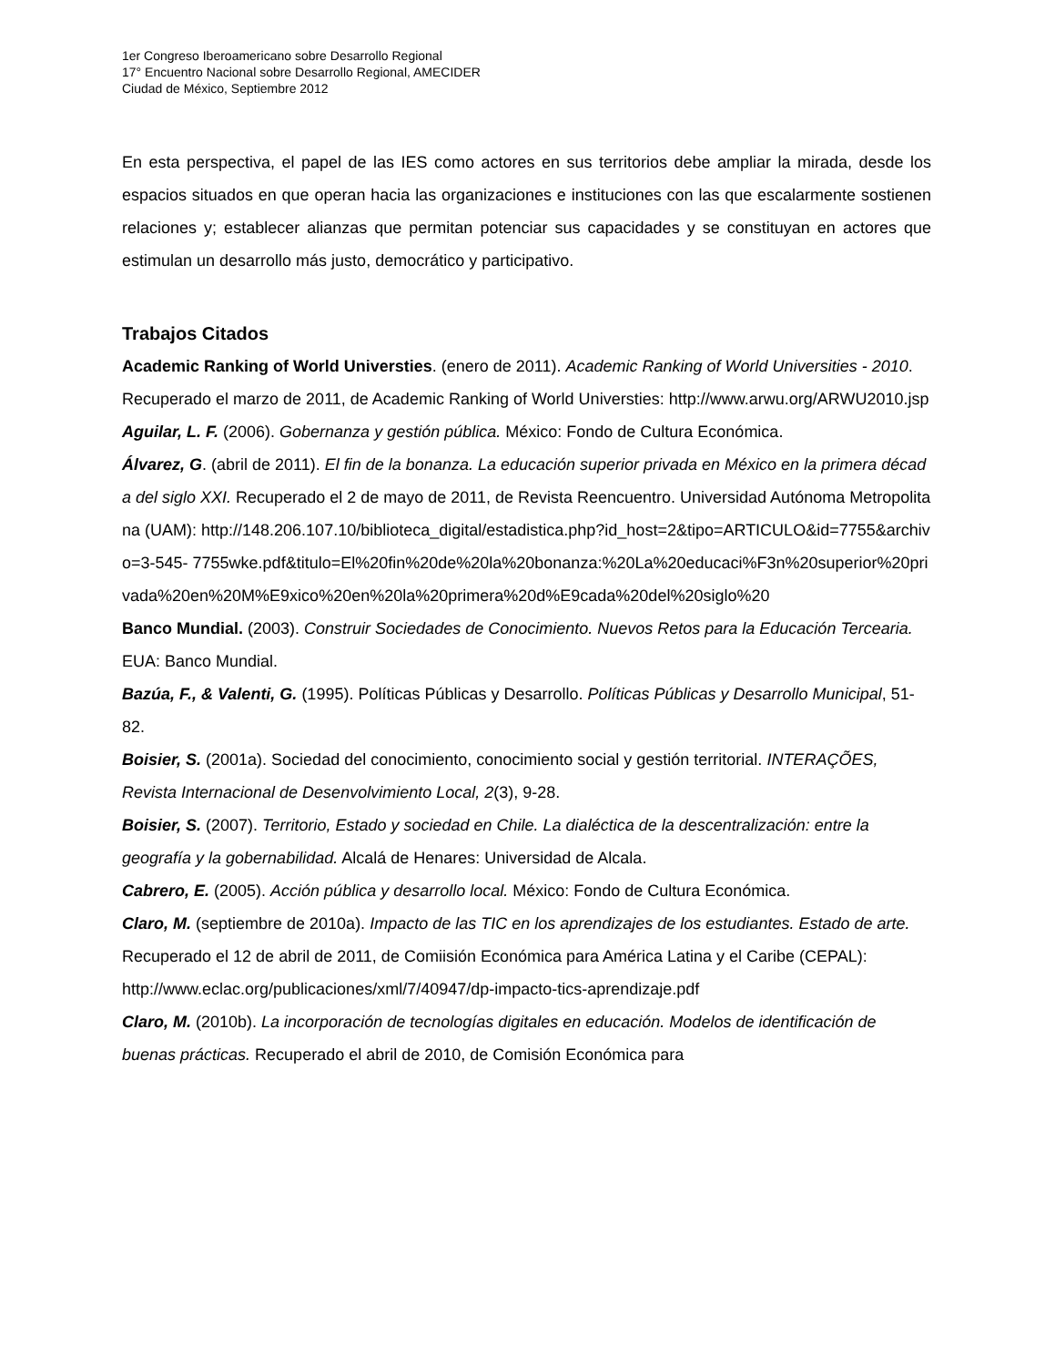1er Congreso Iberoamericano sobre Desarrollo Regional
17° Encuentro Nacional sobre Desarrollo Regional, AMECIDER
Ciudad de México, Septiembre 2012
En esta perspectiva, el papel de las IES como actores en sus territorios debe ampliar la mirada, desde los espacios situados en que operan hacia las organizaciones e instituciones con las que escalarmente sostienen relaciones y; establecer alianzas que permitan potenciar sus capacidades y se constituyan en actores que estimulan un desarrollo más justo, democrático y participativo.
Trabajos Citados
Academic Ranking of World Universties. (enero de 2011). Academic Ranking of World Universities - 2010. Recuperado el marzo de 2011, de Academic Ranking of World Universties: http://www.arwu.org/ARWU2010.jsp
Aguilar, L. F. (2006). Gobernanza y gestión pública. México: Fondo de Cultura Económica.
Álvarez, G. (abril de 2011). El fin de la bonanza. La educación superior privada en México en la primera década del siglo XXI. Recuperado el 2 de mayo de 2011, de Revista Reencuentro. Universidad Autónoma Metropolitana (UAM): http://148.206.107.10/biblioteca_digital/estadistica.php?id_host=2&tipo=ARTICULO&id=7755&archivo=3-545- 7755wke.pdf&titulo=El%20fin%20de%20la%20bonanza:%20La%20educaci%F3n%20superior%20privada%20en%20M%E9xico%20en%20la%20primera%20d%E9cada%20del%20siglo%20
Banco Mundial. (2003). Construir Sociedades de Conocimiento. Nuevos Retos para la Educación Tercearia. EUA: Banco Mundial.
Bazúa, F., & Valenti, G. (1995). Políticas Públicas y Desarrollo. Políticas Públicas y Desarrollo Municipal, 51-82.
Boisier, S. (2001a). Sociedad del conocimiento, conocimiento social y gestión territorial. INTERAÇÕES, Revista Internacional de Desenvolvimiento Local, 2(3), 9-28.
Boisier, S. (2007). Territorio, Estado y sociedad en Chile. La dialéctica de la descentralización: entre la geografía y la gobernabilidad. Alcalá de Henares: Universidad de Alcala.
Cabrero, E. (2005). Acción pública y desarrollo local. México: Fondo de Cultura Económica.
Claro, M. (septiembre de 2010a). Impacto de las TIC en los aprendizajes de los estudiantes. Estado de arte. Recuperado el 12 de abril de 2011, de Comiisión Económica para América Latina y el Caribe (CEPAL): http://www.eclac.org/publicaciones/xml/7/40947/dp-impacto-tics-aprendizaje.pdf
Claro, M. (2010b). La incorporación de tecnologías digitales en educación. Modelos de identificación de buenas prácticas. Recuperado el abril de 2010, de Comisión Económica para